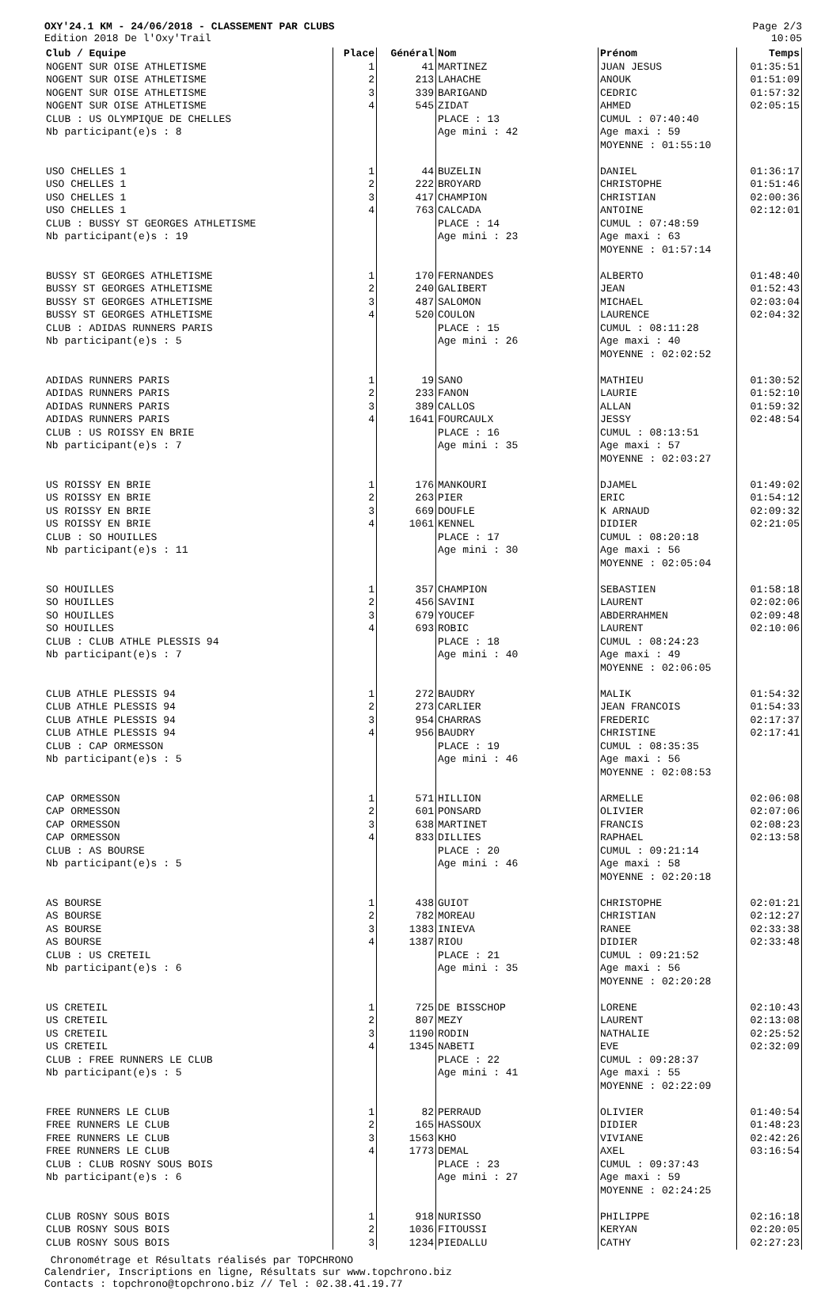OXY'24.1 KM - 24/06/2018 - CLASSEMENT PAR CLUBS
Edition 2018 De l'Oxy'Trail
Page 2/3
10:05
| Club / Equipe | Place | Général | Nom | Prénom | Temps |
| --- | --- | --- | --- | --- | --- |
| NOGENT SUR OISE ATHLETISME | 1 | 41 | MARTINEZ | JUAN JESUS | 01:35:51 |
| NOGENT SUR OISE ATHLETISME | 2 | 213 | LAHACHE | ANOUK | 01:51:09 |
| NOGENT SUR OISE ATHLETISME | 3 | 339 | BARIGAND | CEDRIC | 01:57:32 |
| NOGENT SUR OISE ATHLETISME | 4 | 545 | ZIDAT | AHMED | 02:05:15 |
| CLUB : US OLYMPIQUE DE CHELLES | | | PLACE : 13 | CUMUL : 07:40:40 | |
| Nb participant(e)s : 8 | | | Age mini : 42 | Age maxi : 59 MOYENNE : 01:55:10 | |
| USO CHELLES 1 | 1 | 44 | BUZELIN | DANIEL | 01:36:17 |
| USO CHELLES 1 | 2 | 222 | BROYARD | CHRISTOPHE | 01:51:46 |
| USO CHELLES 1 | 3 | 417 | CHAMPION | CHRISTIAN | 02:00:36 |
| USO CHELLES 1 | 4 | 763 | CALCADA | ANTOINE | 02:12:01 |
| CLUB : BUSSY ST GEORGES ATHLETISME | | | PLACE : 14 | CUMUL : 07:48:59 | |
| Nb participant(e)s : 19 | | | Age mini : 23 | Age maxi : 63 MOYENNE : 01:57:14 | |
| BUSSY ST GEORGES ATHLETISME | 1 | 170 | FERNANDES | ALBERTO | 01:48:40 |
| BUSSY ST GEORGES ATHLETISME | 2 | 240 | GALIBERT | JEAN | 01:52:43 |
| BUSSY ST GEORGES ATHLETISME | 3 | 487 | SALOMON | MICHAEL | 02:03:04 |
| BUSSY ST GEORGES ATHLETISME | 4 | 520 | COULON | LAURENCE | 02:04:32 |
| CLUB : ADIDAS RUNNERS PARIS | | | PLACE : 15 | CUMUL : 08:11:28 | |
| Nb participant(e)s : 5 | | | Age mini : 26 | Age maxi : 40 MOYENNE : 02:02:52 | |
| ADIDAS RUNNERS PARIS | 1 | 19 | SANO | MATHIEU | 01:30:52 |
| ADIDAS RUNNERS PARIS | 2 | 233 | FANON | LAURIE | 01:52:10 |
| ADIDAS RUNNERS PARIS | 3 | 389 | CALLOS | ALLAN | 01:59:32 |
| ADIDAS RUNNERS PARIS | 4 | 1641 | FOURCAULX | JESSY | 02:48:54 |
| CLUB : US ROISSY EN BRIE | | | PLACE : 16 | CUMUL : 08:13:51 | |
| Nb participant(e)s : 7 | | | Age mini : 35 | Age maxi : 57 MOYENNE : 02:03:27 | |
| US ROISSY EN BRIE | 1 | 176 | MANKOURI | DJAMEL | 01:49:02 |
| US ROISSY EN BRIE | 2 | 263 | PIER | ERIC | 01:54:12 |
| US ROISSY EN BRIE | 3 | 669 | DOUFLE | K ARNAUD | 02:09:32 |
| US ROISSY EN BRIE | 4 | 1061 | KENNEL | DIDIER | 02:21:05 |
| CLUB : SO HOUILLES | | | PLACE : 17 | CUMUL : 08:20:18 | |
| Nb participant(e)s : 11 | | | Age mini : 30 | Age maxi : 56 MOYENNE : 02:05:04 | |
| SO HOUILLES | 1 | 357 | CHAMPION | SEBASTIEN | 01:58:18 |
| SO HOUILLES | 2 | 456 | SAVINI | LAURENT | 02:02:06 |
| SO HOUILLES | 3 | 679 | YOUCEF | ABDERRAHMEN | 02:09:48 |
| SO HOUILLES | 4 | 693 | ROBIC | LAURENT | 02:10:06 |
| CLUB : CLUB ATHLE PLESSIS 94 | | | PLACE : 18 | CUMUL : 08:24:23 | |
| Nb participant(e)s : 7 | | | Age mini : 40 | Age maxi : 49 MOYENNE : 02:06:05 | |
| CLUB ATHLE PLESSIS 94 | 1 | 272 | BAUDRY | MALIK | 01:54:32 |
| CLUB ATHLE PLESSIS 94 | 2 | 273 | CARLIER | JEAN FRANCOIS | 01:54:33 |
| CLUB ATHLE PLESSIS 94 | 3 | 954 | CHARRAS | FREDERIC | 02:17:37 |
| CLUB ATHLE PLESSIS 94 | 4 | 956 | BAUDRY | CHRISTINE | 02:17:41 |
| CLUB : CAP ORMESSON | | | PLACE : 19 | CUMUL : 08:35:35 | |
| Nb participant(e)s : 5 | | | Age mini : 46 | Age maxi : 56 MOYENNE : 02:08:53 | |
| CAP ORMESSON | 1 | 571 | HILLION | ARMELLE | 02:06:08 |
| CAP ORMESSON | 2 | 601 | PONSARD | OLIVIER | 02:07:06 |
| CAP ORMESSON | 3 | 638 | MARTINET | FRANCIS | 02:08:23 |
| CAP ORMESSON | 4 | 833 | DILLIES | RAPHAEL | 02:13:58 |
| CLUB : AS BOURSE | | | PLACE : 20 | CUMUL : 09:21:14 | |
| Nb participant(e)s : 5 | | | Age mini : 46 | Age maxi : 58 MOYENNE : 02:20:18 | |
| AS BOURSE | 1 | 438 | GUIOT | CHRISTOPHE | 02:01:21 |
| AS BOURSE | 2 | 782 | MOREAU | CHRISTIAN | 02:12:27 |
| AS BOURSE | 3 | 1383 | INIEVA | RANEE | 02:33:38 |
| AS BOURSE | 4 | 1387 | RIOU | DIDIER | 02:33:48 |
| CLUB : US CRETEIL | | | PLACE : 21 | CUMUL : 09:21:52 | |
| Nb participant(e)s : 6 | | | Age mini : 35 | Age maxi : 56 MOYENNE : 02:20:28 | |
| US CRETEIL | 1 | 725 | DE BISSCHOP | LORENE | 02:10:43 |
| US CRETEIL | 2 | 807 | MEZY | LAURENT | 02:13:08 |
| US CRETEIL | 3 | 1190 | RODIN | NATHALIE | 02:25:52 |
| US CRETEIL | 4 | 1345 | NABETI | EVE | 02:32:09 |
| CLUB : FREE RUNNERS LE CLUB | | | PLACE : 22 | CUMUL : 09:28:37 | |
| Nb participant(e)s : 5 | | | Age mini : 41 | Age maxi : 55 MOYENNE : 02:22:09 | |
| FREE RUNNERS LE CLUB | 1 | 82 | PERRAUD | OLIVIER | 01:40:54 |
| FREE RUNNERS LE CLUB | 2 | 165 | HASSOUX | DIDIER | 01:48:23 |
| FREE RUNNERS LE CLUB | 3 | 1563 | KHO | VIVIANE | 02:42:26 |
| FREE RUNNERS LE CLUB | 4 | 1773 | DEMAL | AXEL | 03:16:54 |
| CLUB : CLUB ROSNY SOUS BOIS | | | PLACE : 23 | CUMUL : 09:37:43 | |
| Nb participant(e)s : 6 | | | Age mini : 27 | Age maxi : 59 MOYENNE : 02:24:25 | |
| CLUB ROSNY SOUS BOIS | 1 | 918 | NURISSO | PHILIPPE | 02:16:18 |
| CLUB ROSNY SOUS BOIS | 2 | 1036 | FITOUSSI | KERYAN | 02:20:05 |
| CLUB ROSNY SOUS BOIS | 3 | 1234 | PIEDALLU | CATHY | 02:27:23 |
Chronométrage et Résultats réalisés par TOPCHRONO
Calendrier, Inscriptions en ligne, Résultats sur www.topchrono.biz
Contacts : topchrono@topchrono.biz // Tel : 02.38.41.19.77